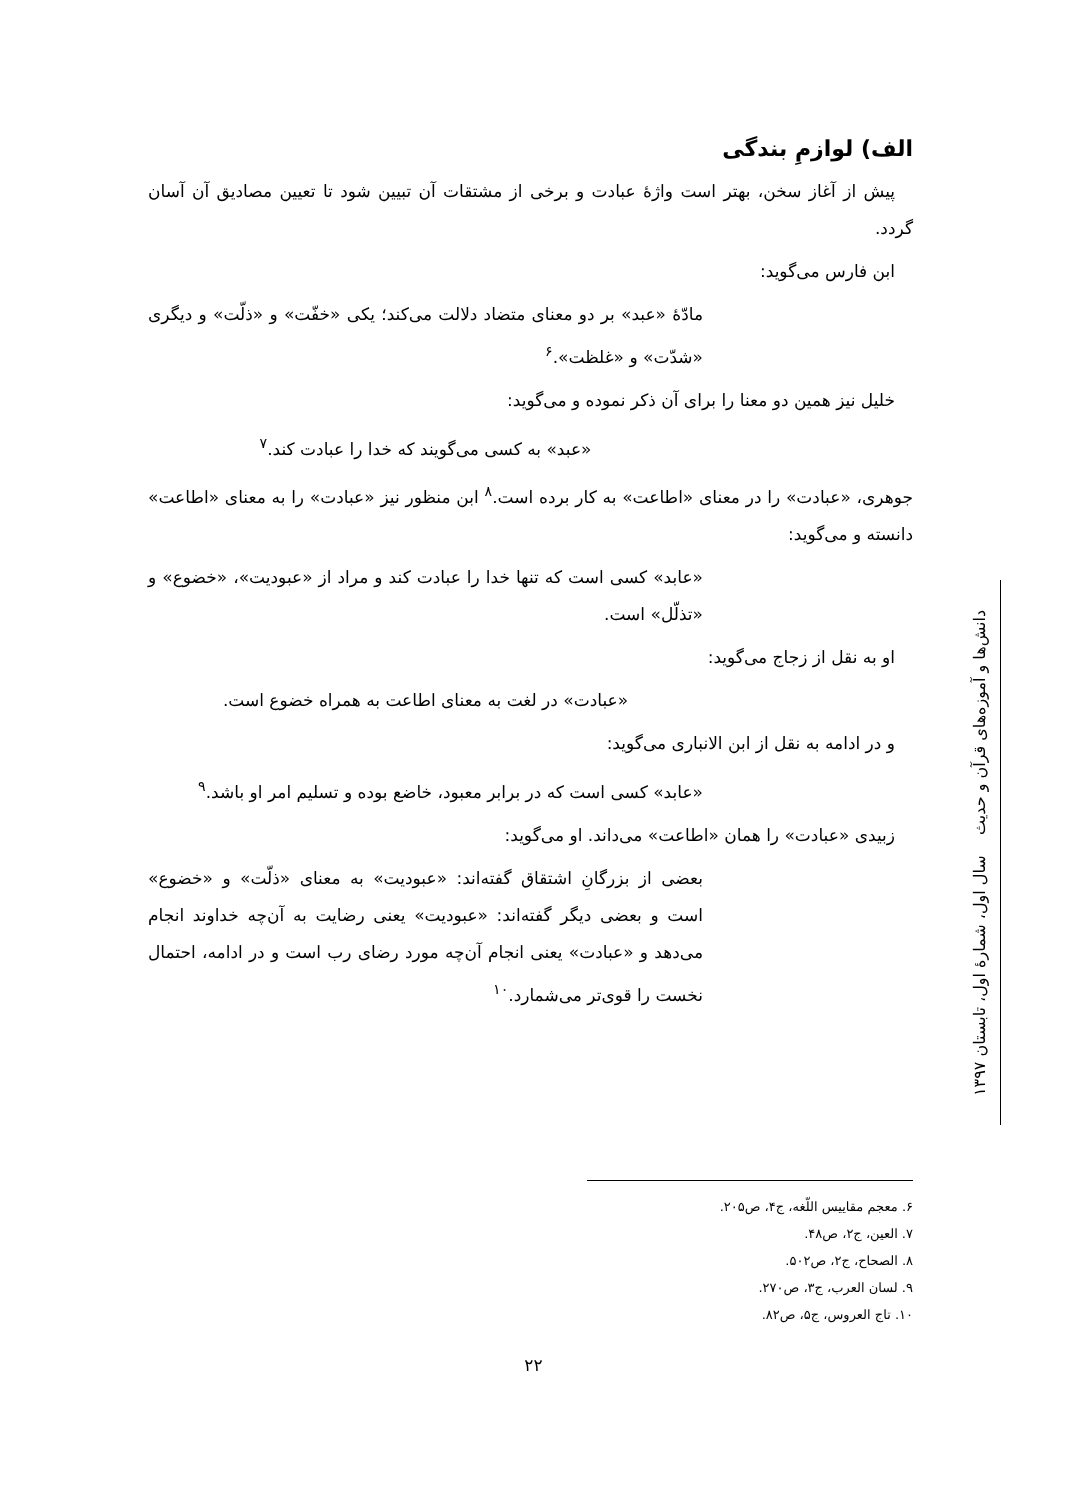الف) لوازمِ بندگی
پیش از آغاز سخن، بهتر است واژهٔ عبادت و برخی از مشتقات آن تبیین شود تا تعیین مصادیق آن آسان گردد.
ابن فارس می‌گوید:
مادّهٔ «عبد» بر دو معنای متضاد دلالت می‌کند؛ یکی «خفّت» و «ذلّت» و دیگری «شدّت» و «غلظت».<sup>۶</sup>
خلیل نیز همین دو معنا را برای آن ذکر نموده و می‌گوید:
«عبد» به کسی می‌گویند که خدا را عبادت کند.<sup>۷</sup>
جوهری، «عبادت» را در معنای «اطاعت» به کار برده است.<sup>۸</sup> ابن منظور نیز «عبادت» را به معنای «اطاعت» دانسته و می‌گوید:
«عابد» کسی است که تنها خدا را عبادت کند و مراد از «عبودیت»، «خضوع» و «تذلّل» است.
او به نقل از زجاج می‌گوید:
«عبادت» در لغت به معنای اطاعت به همراه خضوع است.
و در ادامه به نقل از ابن الانباری می‌گوید:
«عابد» کسی است که در برابر معبود، خاضع بوده و تسلیم امر او باشد.<sup>۹</sup>
زبیدی «عبادت» را همان «اطاعت» می‌داند. او می‌گوید:
بعضی از بزرگانِ اشتقاق گفته‌اند: «عبودیت» به معنای «ذلّت» و «خضوع» است و بعضی دیگر گفته‌اند: «عبودیت» یعنی رضایت به آن‌چه خداوند انجام می‌دهد و «عبادت» یعنی انجام آن‌چه مورد رضای رب است و در ادامه، احتمال نخست را قوی‌تر می‌شمارد.<sup>۱۰</sup>
دانش‌ها و آموزه‌های قرآن و حدیث سال اول، شمارهٔ اول، تابستان ۱۳۹۷
۶. معجم مقاییس اللّغه، ج۴، ص۲۰۵.
۷. العین، ج۲، ص۴۸.
۸. الصحاح، ج۲، ص۵۰۲.
۹. لسان العرب، ج۳، ص۲۷۰.
۱۰. تاج العروس، ج۵، ص۸۲.
۲۲